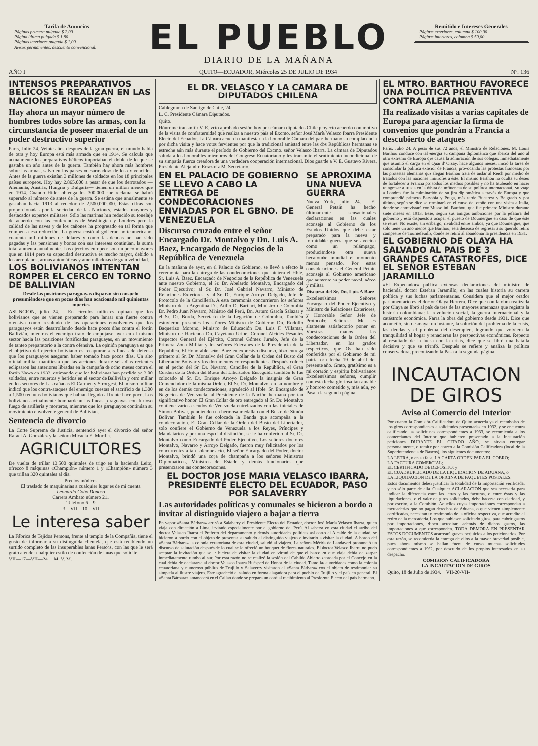Tarifa de Anuncios
Páginas primera pulgada $ 2,00
Página última pulgada $ 1,80
Páginas interiores pulgada $ 1,00
Avisos permanentes, descuento convencional.
EL PUEBLO
DIARIO DE LA MAÑANA
Remitido e Intereses Generales
Páginas exteriores, columna $ 100,00
Páginas interiores, columna $ 50,00
AÑO I QUITO—ECUADOR, Miércoles 25 DE JULIO DE 1934 Nº. 136
INTENSOS PREPARATIVOS BELICOS SE REALIZAN EN LAS NACIONES EUROPEAS
Hay ahora un mayor número de hombres todos sobre las armas, con la circunstancia de poseer material de un poder destructivo superior
París, Julio 24. Veinte años después de la gran guerra, el mundo había de otra y hoy Europa está más armada que en 1914. Se calcula que actualmente los preparativos bélicos importaban el doble de lo que se gastaba un año antes de la guerra. También hay ahora más hombres sobre las armas, salvo en los países «desarmados» de los ex-vencidos. Antes de la guerra existían 3 millones de soldados en los 18 principales países europeos. Hoy hay 2.865.000 a pesar de que los derrotados —Alemania, Austria, Hungría y Bulgaria— tienen un millón menos que en 1914. Cuando Hitler obtenga los 300.000 que reclama, se habrá superado al número de antes de la guerra. Se estima que anualmente se gastaban hacia 1913 al rededor de 2.500.000.000. Estas cifras son proporcionadas por la sociedad de las Naciones, estados mayores y destacados expertos militares. Sólo las marinas han reducido su tonelaje de acuerdo con las conferencias de Washington y Londres pero la calidad de las naves y de los cañones ha progresado en tal forma que compensa esa reducción. La guerra costó al gobierno norteamericano, cuarenta mil millones de dólares y como las deudas no han sido pagadas y las pensiones y bonos con sus intereses continúan, la suma total aumenta anualmente. Los ejércitos europeos son un poco mayores que en 1914 pero su capacidad destructiva es mucho mayor, debido a los aeroplanos, armas automáticas y ametralladoras de gran velocidad.
LOS BOLIVIANOS INTENTAN ROMPER EL CERCO EN TORNO DE BALLIVIAN
Desde las posiciones paraguayas disparan sin consuelo presumiéndose que en pocos días han ocacionado mil quinientas muertes
ASUNCION, julio 24.— En círculos militares opinan que los bolivianos que se vienen preparando para lanzar una fuerte contra ofensiva como resultado de las operaciones envolventes que los paraguayos están desarrollando desde hace pocos días contra el fortín Ballivián, mientras el enemigo trató de empujarse ayer en el mismo sector hacia las posiciones fortificadas paraguayas, en un movimiento de tanteo preparatorio a la contra ofensiva. La opinión paraguaya es que el objetivo del ejército boliviano es recapturar seis líneas de defensa que los paraguayos aseguran haber tomado hace pocos días. Un alto oficial militar manifiesta que las acciones durante seis días recientes eclipsaron las anteriores libradas en la campaña de ocho meses contra el fortín Nawa en 1933, estimando que los bolivianos han perdido ya 3.00 soldados, entre muertos y heridos en el sector de Ballivián y otro millar en los sectores de Las cañadas El Carmen y Strongest. El mismo militar indicó que los contra-ataques del enemigo cuestan el sacrificio de 1.300 a 1.500 reclutas bolivianos que habían llegado al frente hace poco. Los bolivianos actualmente bombardean las líneas paraguayas con furioso fuego de artillería y morteros, mientras que los paraguayos continúan su movimiento envolvente general de Ballivián.—
Sentencia de divorcio
La Corte Suprema de Justicia, sentenció ayer el divorcio del señor Rafael A. González y la señora Micaela E. Morillo.
AGRICULTORES
De vuelta de trillar 13.500 quintales de trigo en la hacienda Leito, ofrezco 8 máquinas «Champión» número 1 y «Champión» número 3 que trillan 320 quintales al día.
Precios módicos
El traslado de maquinarias a cualquier lugar es de mi cuenta
Leonardo Cobo Donoso
Carrera Ambato número 211
Teléfono 6—9
3—VII—10—VII
Le interesa saber
La Fábrica de Tejidos Persons, frente al templo de la Compañía, tiene el gusto de informar a su distinguida clientela, que está recibiendo un surtido completo de las insuperables lanas Persons, con las que le será grato atender cualquier estilo de confección de lanas que solicite
VII—17—VII—24 M. V. M.
EL DR. VELASCO Y LA CAMARA DE DIPUTADOS CHILENA
Cablegrama de Santigo de Chile, 24.
L. C. Presidente Cámara Diputados.
Quito.
Hónrome transmitir V. E. voto aprobado sesión hoy por cámara diputados Chile proyecto acuerdo con motivo de la visita de confraternidad que realiza a nuestro país el Excmo. señor José María Velasco Ibarra Presidente Electo del Ecuador. La Cámara acuerda manifestar a la honorable Cámara del país hermano su complacencia por dicha visita y hace votos fervientes por que la tradicional amistad entre las dos Repúblicas hermanas se estreche aún más durante el período de Gobierno del Excmo. señor Velasco Ibarra. La cámara de Diputados saluda a los honorables miembros del Congreso Ecuatoriano y les transmite el sentimiento incondicional de su simpatía fuerza creadora de una verdadera cooperación internacional. Dios guarde a V. E. Gustavo Rivera, Presidente Alejandro Errazuriz M. Secretario.
EN EL PALACIO DE GOBIERNO SE LLEVO A CABO LA ENTREGA DE CONDECORACIONES ENVIADAS POR EL GBNO. DE VENEZUELA
Discurso cruzado entre el señor Encargado Dr. Montalvo y Dn. Luis A. Baez, Encargado de Negocios de la República de Venezuela
En la mañana de ayer, en el Palacio de Gobierno, se llevó a efecto la ceremonia para la entrega de las condecoraciones que hiciera el Hble. Sr. Luis A. Baez, Encargado de Negocios de la República de Venezuela ante nuestro Gobierno, el Sr. Dr. Abelardo Montalvo, Encargado del Poder Ejecutivo; al Sr. Dr. José Gabriel Navarro, Ministro de Relaciones Exteriores, y al Sr. Dr. Enrique Arroyo Delgado, Jefe de Protocolo de la Cancillería. A esta ceremonia concurrieron los señores Ministro de la Argentina Dn. Atilio D. Barilari, Ministro de Colombia Dr. Pedro Juan Navarro, Ministro del Perú, Dn. Arturo García Salazar y el Sr. Dr. Borda, Secretario de la Legación de Colombia. También estuvieron presentes los señores Ministro de Gobierno Dn. Rodolfo Baquerizo Moreno, Ministro de Educación Dn. Luis F. Villamar, Ministro de Hacienda Dn. Cayetano Uribe, Coronel Alcides Pesantes Inspector General del Ejército, Coronel Gómez Jurado, Jefe de la Primera Zona Militar y los señores Edecanes de la Presidencia de la República. El Honorable señor Baez en expresivo discurso, hizo entrega primero al Sr. Dr. Montalvo del Gran Collar de la Orden del Busto del Libertador Bolívar y los documentos correspondientes. Después colocó en el pecho del Sr. Dr. Navarro, Canciller de la República, el Gran Cordón de la Orden del Busto del Libertador. Enseguida también le fue colocado al Sr. Dr. Enrique Arroyo Delgado la insignia de Gran Comendador de la misma Orden. El Sr. Dr. Montalvo, en su nombre y en de los demás condecoraciones, agradeció al Hble. Sr. Encargado de Negocios de Venezuela, al Presidente de la Nación hermana por tan significativo honor. El Gran Collar de oro entregado al Sr. Dr. Montalvo contiene varios escudos de Venezuela entrelazados con las iniciales de Simón Bolívar, pendiendo una hermosa medalla con el Busto de Simón Bolívar. También le fue colocada la Banda que acompaña a la condecoración. El Gran Collar de la Orden del Busto del Libertador, solo confiere el Gobierno de Venezuela a los Reyes, Príncipes y Mandatarios y por una especial distinción, se le ha conferido al Sr. Dr. Montalvo como Encargado del Poder Ejecutivo. Los señores doctores Montalvo, Navarro y Arroyo Delgado, fueron muy felicitados por los concurrentes a tan solemne acto. El señor Encargado del Poder, doctor Montalvo, brindó una copa de champaña a los señores Ministros Diplomáticos, Ministros de Estado y demás funcionarios que presenciaron las condecoraciones.
SE APROXIMA UNA NUEVA GUERRA
Nueva York, julio 24.— El General Petain ha hecho últimamente sensacionales declaraciones en las cuales aconseja al Gobierno de los Estados Unidos que debe estar preparado para la nueva y formidable guerra que se avecina como un relámpago, produciéndose otra nueva hecatombe mundial el momento menos pensado. Por estas consideraciones el General Petain aconseja al Gobierno americano que aumente su poder naval, aéreo y militar.
Discurso del Sr. Dn. Luis A Baez
Excelentísimos Señores Encargado del Poder Ejecutivo y Ministro de Relaciones Exteriores, y Honorable Señor Jefe de Protocolo; Señores: Me es altamente satisfactorio poner en Vuestras manos las condecoraciones de la Orden del Libertador, en los grados respectivos, que Os han sido conferidas por el Gobierno de mi patria con fecha 19 de abril del presente año. Grato, gratísimo es a mi corazón y espíritu bolivarianos Excelentísimos señores, cumplir con esta fecha gloriosa tan amable y honroso cometido y, más aún, yo Pasa a la segunda página.
EL DOCTOR JOSE MARIA VELASCO IBARRA, PRESIDENTE ELECTO DEL ECUADOR, PASO POR SALAVERRY
Las autoridades políticas y comunales se hicieron a bordo a invitar al distinguido viajero a bajar a tierra
En vapor «Santa Bárbara» arribó a Salabarry el Presidente Electo del Ecuador, doctor José María Velasco Ibarra, quien viaja con dirección a Lima, invitado especialmente por el gobierno del Perú. Al saberse en esta ciudad el arribo del doctor Velasco Ibarra el Prefecto del departamento y demás autoridades políticas así como el Alcalde de la ciudad, se hicieron a bordo con el objeto de presentar su saludo al distinguido viajero e invitarlo a visitar la ciudad. A bordo del «Santa Bárbara» la colonia ecuatoriana de esta ciudad, saludó al viajero. La señora Mérida de Landaveri pronunció un discurso de salutación después de lo cual se le ofreció un bouquet de flores naturales. El doctor Velasco Ibarra no pudo aceptar la invitación que se le hiciera de visitar la ciudad en virtud de que el barco en que viaja debía de zarpar inmediatamente rumbo al sur. Por esta razón no se realizó la sesión del Cabildo Abierto acordada por el Concejo en la cual debía de declararse al doctor Velasco Ibarra Huésped de Honor de la ciudad. Tanto las autoridades como la colonia ecuatoriana y numeroso público de Trujillo y Salaverry visitaron el «Santa Bárbara» con el objeto de testimoniar su simpatía al ilustre viajero. Este agradeció el saludo en forma alagadora para el pueblo de Trujillo y el país en general. El «Santa Bárbara» amanecerá en el Callao donde se prepara un cordial recibimiento al Presidente Electo del país hermano.
EL MTRO. BARTHOU FAVORECE UNA POLITICA PREVENTIVA CONTRA ALEMANIA
Ha realizado visitas a varias capitales de Europa para agenciar la firma de convenios que pondrán a Francia a descubierto de ataques
París, Julio 24. A pesar de sus 72 años, el Ministro de Relaciones, M. Louis Barthou conduce con tal energía su campaña diplomática que abarca del uno al otro extremo de Europa que causa la admiración de sus colegas. Inmediatamente que asumió el cargo en el Quai d' Orsay, hace algunos meses, inició la tarea de consolidar la política exterior de Francia, provocando las protestas francesas por las protestas alemanas que alegan Barthou trata de aislar al Reich por medio de tratados con las naciones limítrofes a éste. El mismo Barthou no oculta su deseo de fortalecer a Francia por todos los medios posibles y no ha titubeado en hacer reingresar a Rusia en la órbita de influencia de su política internacional. Su viaje a Londres fue la culminación de su jira diplomática a través de Europa y que comprendió primero Barsobia y Praga, más tarde Bucarest y Belgrado y por último, según se dice se terminará en el curso del otoño con una visita a Italia, donde se entrevistará con Mussolini. Barthou, que fue primero Ministro durante siete meses en 1913, tiene, según sus amigos ambiciones por la jefatura del gobierno y está dispuesto a ocupar el puesto de Doumergue en caso de que éste se retire. No existe, sin embargo, rivalidad entre ambos, ya que Doumergue, que sólo tiene un año menos que Barthou, está deseoso de regresar a su querido retiro campestre de Tournefeuille, donde se retiró al abandonar la presidencia en 1931.
EL GOBIERNO DE OLAYA HA SALVADO AL PAIS DE 3 GRANDES CATASTROFES, DICE EL SEÑOR ESTEBAN JARAMILLO
«El Expectador» publica extensas declaraciones del ministro de hacienda, doctor Esteban Jaramillo, en las cuales historia su carrera política y sus luchas parlamentarias. Considera que el mejor orador parlamentario es el doctor Olaya Herrera. Dice que con la obra realizada por Olaya se libró al país de tres de las mayores amenazas que registra la historia colombiana: la revolución social, la guerra internacional y la catástrofe económica. Narra la obra del gobierno desde 1931. Dice que acometió, sin desmayar un instante, la solución del problema de la crisis, las deudas y el problema del desempleo, logrando que volviera la tranquilidad al hogar y renacieran las perspectivas económicas. Repecto al resultado de la lucha con la crisis, dice que se libró una batalla decisiva y que se triunfó. Después se refiere y analiza la política conservadora, preconizando la Pasa a la segunda página
INCAUTACION DE GIROS
Aviso al Comercio del Interior
Por cuanto la Comisión Calificadora de Quito acuerda ya el reembolso de los giros correspondientes a solicitudes presentadas en 1932, y se encuentra calificando las solicitudes correspondientes a 1933, se recomienda a los comerciantes del Interior que hubieren presentado a la Incautación peticiones DURANTE EL CITADO AÑO, se sirvan entregar personalmente, o remitir por correo a la Comisión Calificadora (local de la Superintendencia de Bancos), los siguientes documentos:
LA LETRA, o en su falta, LA CARTA ORDEN PARA EL COBRO;
LA FACTURA COMERCIAL;
EL CERTIFICADO DE DEPOSITO; y
EL CUADRUPLICADO DE LA LIQUIDACION DE ADUANA, o
LA LIQUIDACION DE LA OFICINA DE PAQUETES POSTALES.
Estos documentos deben justificar la totalidad de la importación verificada, y no sólo parte de ella. Cualquier ACLARACION que sea necesaria para indicar la diferencia entre las letras y las facturas, o entre éstas y las liquidaciones, o el valor de giros solicitados, debe hacerse con claridad, y por escrito, a la Comisión. Aquellos cuyas importaciones correspondan a mercaderías que no pagan derechos de Aduana, o que vienen simplemente certificadas, necesitan un testimonio de la oficina respectiva, que acredite el retiro de la mercadería. Los que hubiesen solicitado giros, para cubrir gastos por importaciones, deben acreditar, además de dichos gastos, las importaciones a que corresponden. TODA DEMORA EN PRESENTAR ESTOS DOCUMENTOS acarreará graves perjuicios a los peticionarios. Por esta razón, se recomienda la entrega de ellos a la mayor brevedad posible, pues ahora mismo se hallan fuera de curso muchas solicitudes correspondientes a 1932, por descuido de los propios interesados en su despacho.
COMISION CALIFICADORA
LA INCAUTACION DE GIROS
Quito, 18 de Julio de 1934. VII-20-VII-